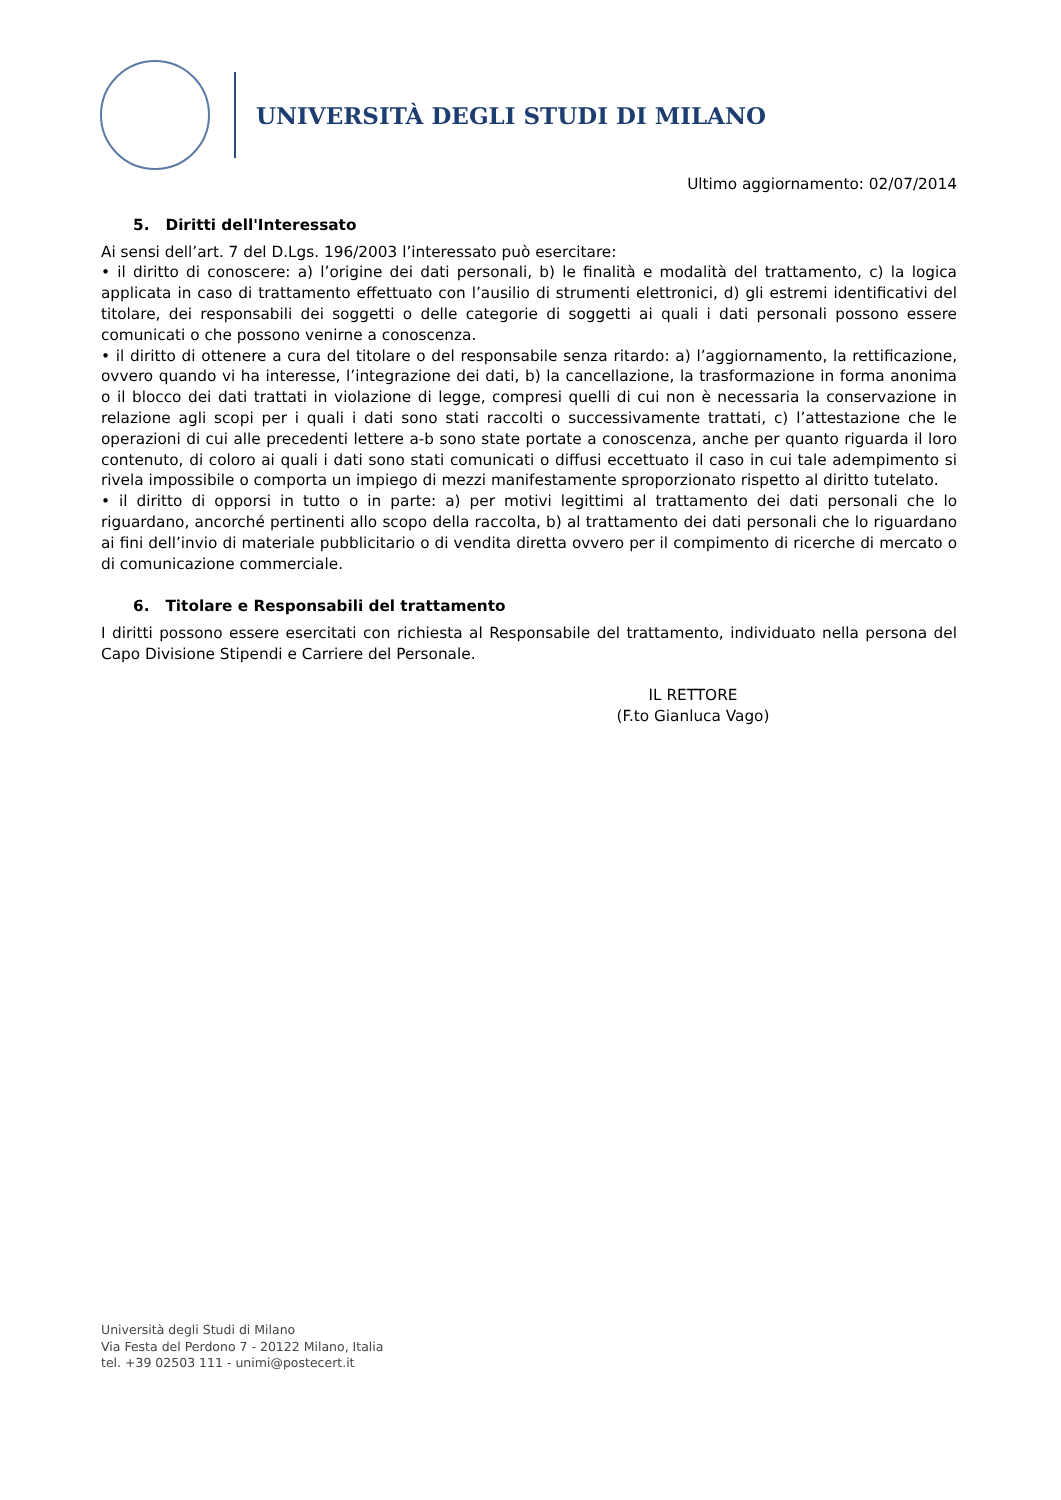UNIVERSITÀ DEGLI STUDI DI MILANO
Ultimo aggiornamento: 02/07/2014
5. Diritti dell'Interessato
Ai sensi dell’art. 7 del D.Lgs. 196/2003 l’interessato può esercitare:
• il diritto di conoscere: a) l’origine dei dati personali, b) le finalità e modalità del trattamento, c) la logica applicata in caso di trattamento effettuato con l’ausilio di strumenti elettronici, d) gli estremi identificativi del titolare, dei responsabili dei soggetti o delle categorie di soggetti ai quali i dati personali possono essere comunicati o che possono venirne a conoscenza.
• il diritto di ottenere a cura del titolare o del responsabile senza ritardo: a) l’aggiornamento, la rettificazione, ovvero quando vi ha interesse, l’integrazione dei dati, b) la cancellazione, la trasformazione in forma anonima o il blocco dei dati trattati in violazione di legge, compresi quelli di cui non è necessaria la conservazione in relazione agli scopi per i quali i dati sono stati raccolti o successivamente trattati, c) l’attestazione che le operazioni di cui alle precedenti lettere a-b sono state portate a conoscenza, anche per quanto riguarda il loro contenuto, di coloro ai quali i dati sono stati comunicati o diffusi eccettuato il caso in cui tale adempimento si rivela impossibile o comporta un impiego di mezzi manifestamente sproporzionato rispetto al diritto tutelato.
• il diritto di opporsi in tutto o in parte: a) per motivi legittimi al trattamento dei dati personali che lo riguardano, ancorché pertinenti allo scopo della raccolta, b) al trattamento dei dati personali che lo riguardano ai fini dell’invio di materiale pubblicitario o di vendita diretta ovvero per il compimento di ricerche di mercato o di comunicazione commerciale.
6. Titolare e Responsabili del trattamento
I diritti possono essere esercitati con richiesta al Responsabile del trattamento, individuato nella persona del Capo Divisione Stipendi e Carriere del Personale.
IL RETTORE
(F.to Gianluca Vago)
Università degli Studi di Milano
Via Festa del Perdono 7 - 20122 Milano, Italia
tel. +39 02503 111 - unimi@postecert.it